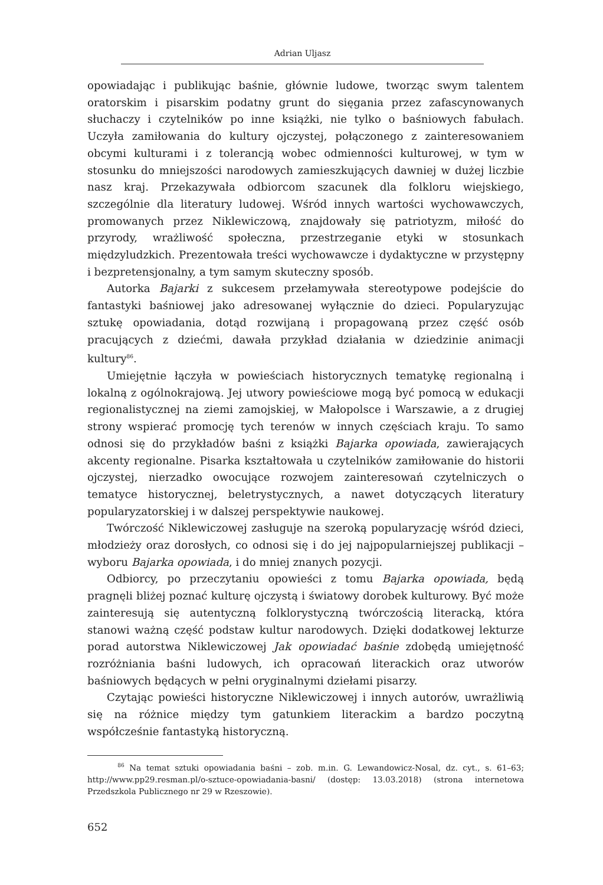Adrian Uljasz
opowiadając i publikując baśnie, głównie ludowe, tworząc swym talentem oratorskim i pisarskim podatny grunt do sięgania przez zafascynowanych słuchaczy i czytelników po inne książki, nie tylko o baśniowych fabułach. Uczyła zamiłowania do kultury ojczystej, połączonego z zainteresowaniem obcymi kulturami i z tolerancją wobec odmienności kulturowej, w tym w stosunku do mniejszości narodowych zamieszkujących dawniej w dużej liczbie nasz kraj. Przekazywała odbiorcom szacunek dla folkloru wiejskiego, szczególnie dla literatury ludowej. Wśród innych wartości wychowawczych, promowanych przez Niklewiczową, znajdowały się patriotyzm, miłość do przyrody, wrażliwość społeczna, przestrzeganie etyki w stosunkach międzyludzkich. Prezentowała treści wychowawcze i dydaktyczne w przystępny i bezpretensjonalny, a tym samym skuteczny sposób.
Autorka Bajarki z sukcesem przełamywała stereotypowe podejście do fantastyki baśniowej jako adresowanej wyłącznie do dzieci. Popularyzując sztukę opowiadania, dotąd rozwijaną i propagowaną przez część osób pracujących z dziećmi, dawała przykład działania w dziedzinie animacji kultury<sup>86</sup>.
Umiejętnie łączyła w powieściach historycznych tematykę regionalną i lokalną z ogólnokrajową. Jej utwory powieściowe mogą być pomocą w edukacji regionalistycznej na ziemi zamojskiej, w Małopolsce i Warszawie, a z drugiej strony wspierać promocję tych terenów w innych częściach kraju. To samo odnosi się do przykładów baśni z książki Bajarka opowiada, zawierających akcenty regionalne. Pisarka kształtowała u czytelników zamiłowanie do historii ojczystej, nierzadko owocujące rozwojem zainteresowań czytelniczych o tematyce historycznej, beletrystycznych, a nawet dotyczących literatury popularyzatorskiej i w dalszej perspektywie naukowej.
Twórczość Niklewiczowej zasługuje na szeroką popularyzację wśród dzieci, młodzieży oraz dorosłych, co odnosi się i do jej najpopularniejszej publikacji – wyboru Bajarka opowiada, i do mniej znanych pozycji.
Odbiorcy, po przeczytaniu opowieści z tomu Bajarka opowiada, będą pragnęli bliżej poznać kulturę ojczystą i światowy dorobek kulturowy. Być może zainteresują się autentyczną folklorystyczną twórczością literacką, która stanowi ważną część podstaw kultur narodowych. Dzięki dodatkowej lekturze porad autorstwa Niklewiczowej Jak opowiadać baśnie zdobędą umiejętność rozróżniania baśni ludowych, ich opracowań literackich oraz utworów baśniowych będących w pełni oryginalnymi dziełami pisarzy.
Czytając powieści historyczne Niklewiczowej i innych autorów, uwrażliwią się na różnice między tym gatunkiem literackim a bardzo poczytną współcześnie fantastyką historyczną.
<sup>86</sup> Na temat sztuki opowiadania baśni – zob. m.in. G. Lewandowicz-Nosal, dz. cyt., s. 61–63; http://www.pp29.resman.pl/o-sztuce-opowiadania-basni/ (dostęp: 13.03.2018) (strona internetowa Przedszkola Publicznego nr 29 w Rzeszowie).
652